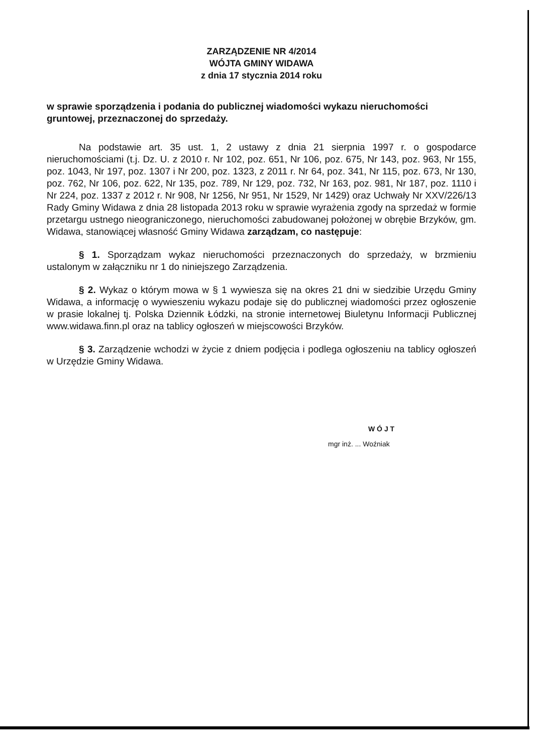ZARZĄDZENIE NR 4/2014
WÓJTA GMINY WIDAWA
z dnia 17 stycznia 2014 roku
w sprawie sporządzenia i podania do publicznej wiadomości wykazu nieruchomości gruntowej, przeznaczonej do sprzedaży.
Na podstawie art. 35 ust. 1, 2 ustawy z dnia 21 sierpnia 1997 r. o gospodarce nieruchomościami (t.j. Dz. U. z 2010 r. Nr 102, poz. 651, Nr 106, poz. 675, Nr 143, poz. 963, Nr 155, poz. 1043, Nr 197, poz. 1307 i Nr 200, poz. 1323, z 2011 r. Nr 64, poz. 341, Nr 115, poz. 673, Nr 130, poz. 762, Nr 106, poz. 622, Nr 135, poz. 789, Nr 129, poz. 732, Nr 163, poz. 981, Nr 187, poz. 1110 i Nr 224, poz. 1337 z 2012 r. Nr 908, Nr 1256, Nr 951, Nr 1529, Nr 1429) oraz Uchwały Nr XXV/226/13 Rady Gminy Widawa z dnia 28 listopada 2013 roku w sprawie wyrażenia zgody na sprzedaż w formie przetargu ustnego nieograniczonego, nieruchomości zabudowanej położonej w obrębie Brzyków, gm. Widawa, stanowiącej własność Gminy Widawa zarządzam, co następuje:
§ 1. Sporządzam wykaz nieruchomości przeznaczonych do sprzedaży, w brzmieniu ustalonym w załączniku nr 1 do niniejszego Zarządzenia.
§ 2. Wykaz o którym mowa w § 1 wywiesza się na okres 21 dni w siedzibie Urzędu Gminy Widawa, a informację o wywieszeniu wykazu podaje się do publicznej wiadomości przez ogłoszenie w prasie lokalnej tj. Polska Dziennik Łódzki, na stronie internetowej Biuletynu Informacji Publicznej www.widawa.finn.pl oraz na tablicy ogłoszeń w miejscowości Brzyków.
§ 3. Zarządzenie wchodzi w życie z dniem podjęcia i podlega ogłoszeniu na tablicy ogłoszeń w Urzędzie Gminy Widawa.
W Ó J T
mgr inż. ... Woźniak